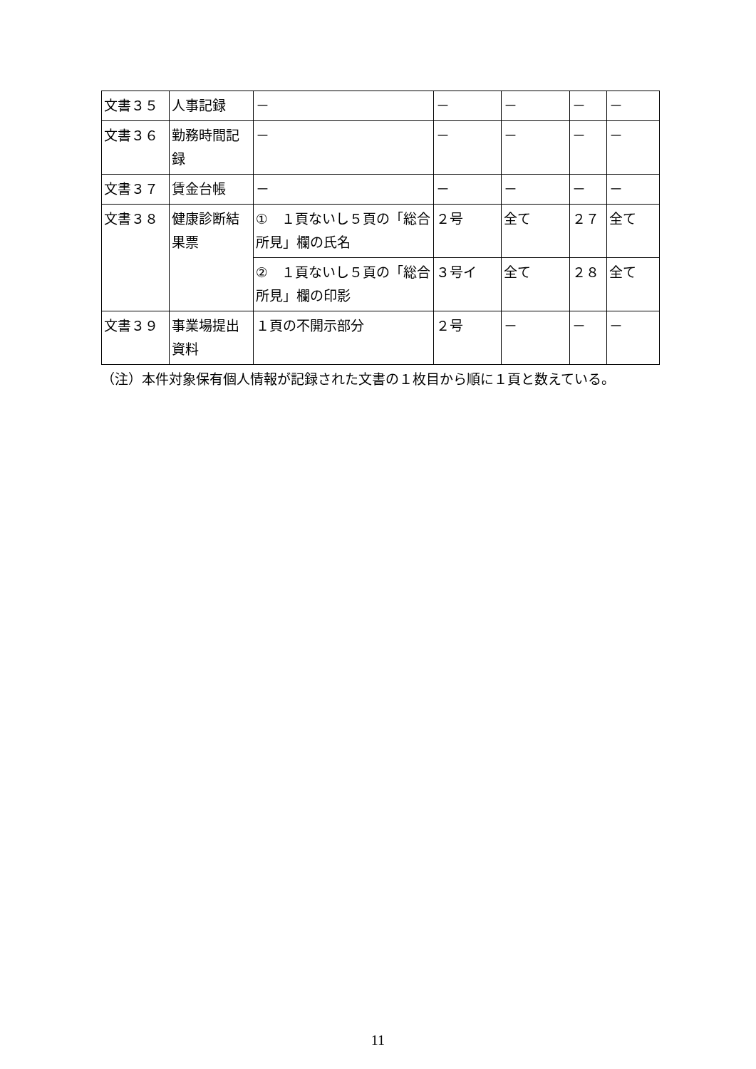| 文書３５ | 人事記録 | － | － | － | － | － |
| 文書３６ | 勤務時間記録 | － | － | － | － | － |
| 文書３７ | 賃金台帳 | － | － | － | － | － |
| 文書３８ | 健康診断結果票 | ① １頁ないし５頁の「総合所見」欄の氏名 | ２号 | 全て | ２７ | 全て |
| | | ② １頁ないし５頁の「総合所見」欄の印影 | ３号イ | 全て | ２８ | 全て |
| 文書３９ | 事業場提出資料 | １頁の不開示部分 | ２号 | － | － | － |
（注）本件対象保有個人情報が記録された文書の１枚目から順に１頁と数えている。
11